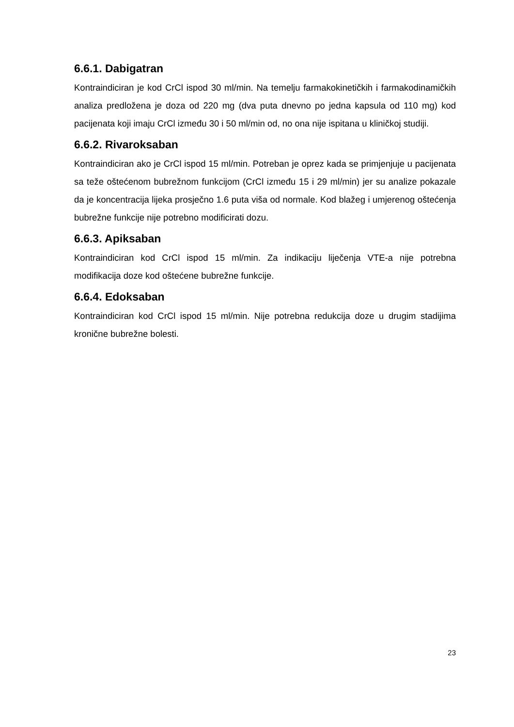6.6.1. Dabigatran
Kontraindiciran je kod CrCl ispod 30 ml/min. Na temelju farmakokinetičkih i farmakodinamičkih analiza predložena je doza od 220 mg (dva puta dnevno po jedna kapsula od 110 mg) kod pacijenata koji imaju CrCl između 30 i 50 ml/min od, no ona nije ispitana u kliničkoj studiji.
6.6.2. Rivaroksaban
Kontraindiciran ako je CrCl ispod 15 ml/min. Potreban je oprez kada se primjenjuje u pacijenata sa teže oštećenom bubrežnom funkcijom (CrCl između 15 i 29 ml/min) jer su analize pokazale da je koncentracija lijeka prosječno 1.6 puta viša od normale. Kod blažeg i umjerenog oštećenja bubrežne funkcije nije potrebno modificirati dozu.
6.6.3. Apiksaban
Kontraindiciran kod CrCl ispod 15 ml/min. Za indikaciju liječenja VTE-a nije potrebna modifikacija doze kod oštećene bubrežne funkcije.
6.6.4. Edoksaban
Kontraindiciran kod CrCl ispod 15 ml/min. Nije potrebna redukcija doze u drugim stadijima kronične bubrežne bolesti.
23